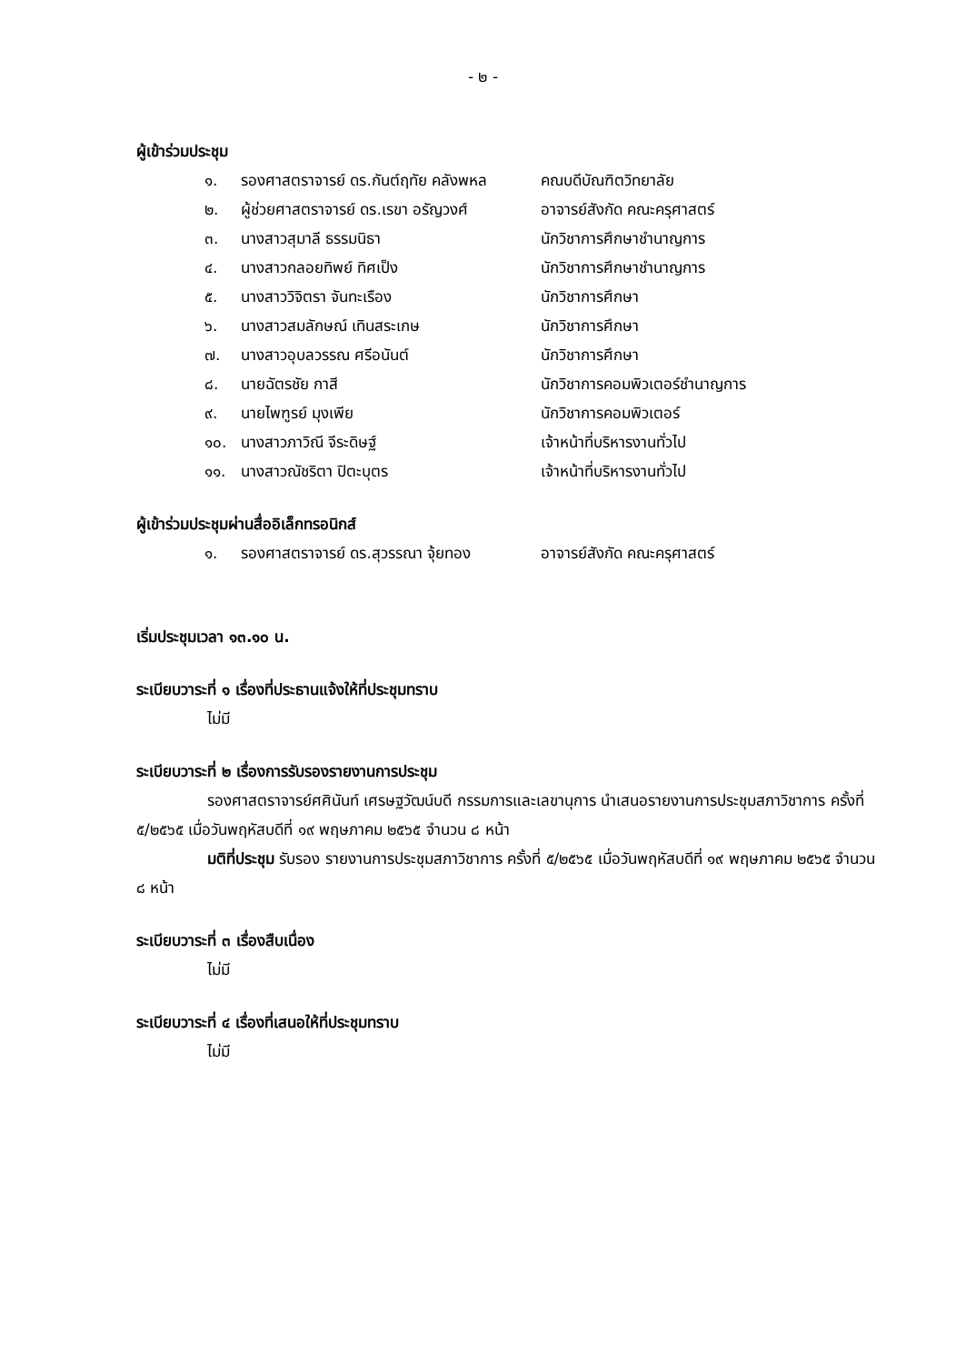- ๒ -
ผู้เข้าร่วมประชุม
| ๑. | รองศาสตราจารย์ ดร.กันต์ฤทัย คลังพหล | คณบดีบัณฑิตวิทยาลัย |
| ๒. | ผู้ช่วยศาสตราจารย์ ดร.เรขา อรัญวงศ์ | อาจารย์สังกัด คณะครุศาสตร์ |
| ๓. | นางสาวสุมาลี ธรรมนิธา | นักวิชาการศึกษาชำนาญการ |
| ๔. | นางสาวกลอยทิพย์ ทิศเป็ง | นักวิชาการศึกษาชำนาญการ |
| ๕. | นางสาววิจิตรา จันทะเรือง | นักวิชาการศึกษา |
| ๖. | นางสาวสมลักษณ์ เทินสระเกษ | นักวิชาการศึกษา |
| ๗. | นางสาวอุบลวรรณ ศรีอนันต์ | นักวิชาการศึกษา |
| ๘. | นายฉัตรชัย กาสี | นักวิชาการคอมพิวเตอร์ชำนาญการ |
| ๙. | นายไพฑูรย์ มุงเพีย | นักวิชาการคอมพิวเตอร์ |
| ๑๐. | นางสาวภาวิณี จีระดิษฐ์ | เจ้าหน้าที่บริหารงานทั่วไป |
| ๑๑. | นางสาวณัชริตา ปิตะบุตร | เจ้าหน้าที่บริหารงานทั่วไป |
ผู้เข้าร่วมประชุมผ่านสื่ออิเล็กทรอนิกส์
| ๑. | รองศาสตราจารย์ ดร.สุวรรณา จุ้ยทอง | อาจารย์สังกัด คณะครุศาสตร์ |
เริ่มประชุมเวลา ๑๓.๑๐ น.
ระเบียบวาระที่ ๑ เรื่องที่ประธานแจ้งให้ที่ประชุมทราบ
ไม่มี
ระเบียบวาระที่ ๒ เรื่องการรับรองรายงานการประชุม
รองศาสตราจารย์ศศินันท์ เศรษฐวัฒน์บดี กรรมการและเลขานุการ นำเสนอรายงานการประชุมสภาวิชาการ ครั้งที่ ๕/๒๕๖๕ เมื่อวันพฤหัสบดีที่ ๑๙ พฤษภาคม ๒๕๖๕ จำนวน ๘ หน้า
มติที่ประชุม รับรอง รายงานการประชุมสภาวิชาการ ครั้งที่ ๕/๒๕๖๕ เมื่อวันพฤหัสบดีที่ ๑๙ พฤษภาคม ๒๕๖๕ จำนวน ๘ หน้า
ระเบียบวาระที่ ๓ เรื่องสืบเนื่อง
ไม่มี
ระเบียบวาระที่ ๔ เรื่องที่เสนอให้ที่ประชุมทราบ
ไม่มี